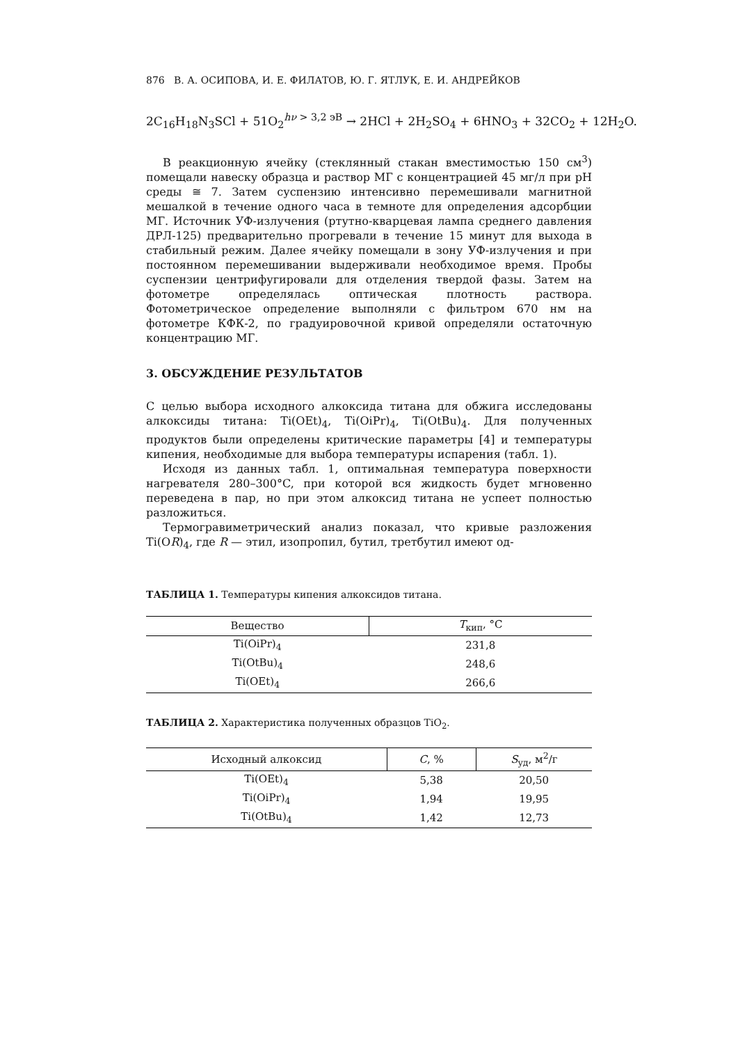876 В. А. ОСИПОВА, И. Е. ФИЛАТОВ, Ю. Г. ЯТЛУК, Е. И. АНДРЕЙКОВ
2C<sub>16</sub>H<sub>18</sub>N<sub>3</sub>SCl + 51O<sub>2</sub><sup>hν > 3,2 эВ</sup> → 2HCl + 2H<sub>2</sub>SO<sub>4</sub> + 6HNO<sub>3</sub> + 32CO<sub>2</sub> + 12H<sub>2</sub>O.
В реакционную ячейку (стеклянный стакан вместимостью 150 см<sup>3</sup>) помещали навеску образца и раствор МГ с концентрацией 45 мг/л при pH среды ≅ 7. Затем суспензию интенсивно перемешивали магнитной мешалкой в течение одного часа в темноте для определения адсорбции МГ. Источник УФ-излучения (ртутно-кварцевая лампа среднего давления ДРЛ-125) предварительно прогревали в течение 15 минут для выхода в стабильный режим. Далее ячейку помещали в зону УФ-излучения и при постоянном перемешивании выдерживали необходимое время. Пробы суспензии центрифугировали для отделения твердой фазы. Затем на фотометре определялась оптическая плотность раствора. Фотометрическое определение выполняли с фильтром 670 нм на фотометре КФК-2, по градуировочной кривой определяли остаточную концентрацию МГ.
3. ОБСУЖДЕНИЕ РЕЗУЛЬТАТОВ
С целью выбора исходного алкоксида титана для обжига исследованы алкоксиды титана: Ti(OEt)<sub>4</sub>, Ti(OiPr)<sub>4</sub>, Ti(OtBu)<sub>4</sub>. Для полученных продуктов были определены критические параметры [4] и температуры кипения, необходимые для выбора температуры испарения (табл. 1).
Исходя из данных табл. 1, оптимальная температура поверхности нагревателя 280–300°C, при которой вся жидкость будет мгновенно переведена в пар, но при этом алкоксид титана не успеет полностью разложиться.
Термогравиметрический анализ показал, что кривые разложения Ti(OR)<sub>4</sub>, где R — этил, изопропил, бутил, третбутил имеют од-
ТАБЛИЦА 1. Температуры кипения алкоксидов титана.
| Вещество | T<sub>кип</sub>, °C |
| --- | --- |
| Ti(OiPr)<sub>4</sub> | 231,8 |
| Ti(OtBu)<sub>4</sub> | 248,6 |
| Ti(OEt)<sub>4</sub> | 266,6 |
ТАБЛИЦА 2. Характеристика полученных образцов TiO<sub>2</sub>.
| Исходный алкоксид | C , % | S<sub>уд</sub>, м<sup>2</sup>/г |
| --- | --- | --- |
| Ti(OEt)<sub>4</sub> | 5,38 | 20,50 |
| Ti(OiPr)<sub>4</sub> | 1,94 | 19,95 |
| Ti(OtBu)<sub>4</sub> | 1,42 | 12,73 |